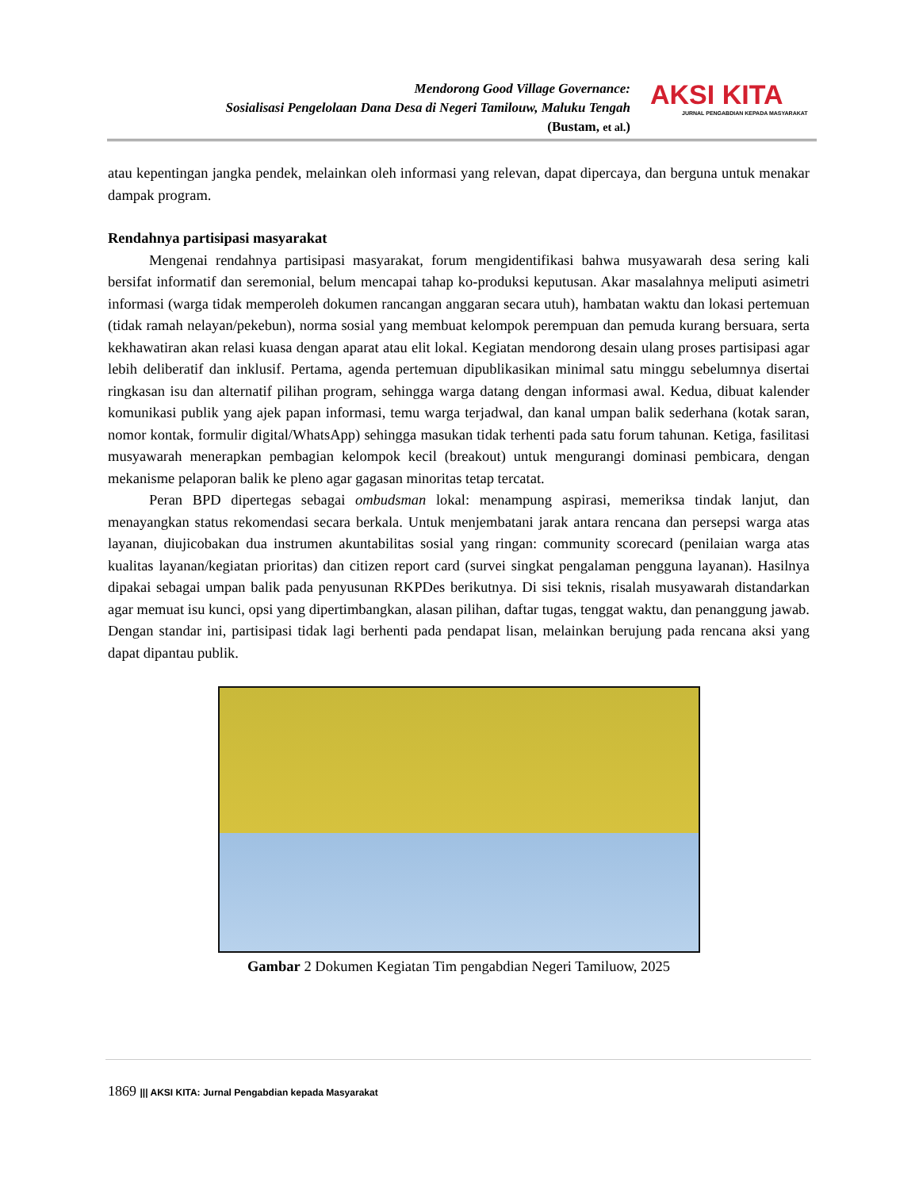Mendorong Good Village Governance:
Sosialisasi Pengelolaan Dana Desa di Negeri Tamilouw, Maluku Tengah
(Bustam, et al.)
AKSI KITA
JURNAL PENGABDIAN KEPADA MASYARAKAT
atau kepentingan jangka pendek, melainkan oleh informasi yang relevan, dapat dipercaya, dan berguna untuk menakar dampak program.
Rendahnya partisipasi masyarakat
Mengenai rendahnya partisipasi masyarakat, forum mengidentifikasi bahwa musyawarah desa sering kali bersifat informatif dan seremonial, belum mencapai tahap ko-produksi keputusan. Akar masalahnya meliputi asimetri informasi (warga tidak memperoleh dokumen rancangan anggaran secara utuh), hambatan waktu dan lokasi pertemuan (tidak ramah nelayan/pekebun), norma sosial yang membuat kelompok perempuan dan pemuda kurang bersuara, serta kekhawatiran akan relasi kuasa dengan aparat atau elit lokal. Kegiatan mendorong desain ulang proses partisipasi agar lebih deliberatif dan inklusif. Pertama, agenda pertemuan dipublikasikan minimal satu minggu sebelumnya disertai ringkasan isu dan alternatif pilihan program, sehingga warga datang dengan informasi awal. Kedua, dibuat kalender komunikasi publik yang ajek papan informasi, temu warga terjadwal, dan kanal umpan balik sederhana (kotak saran, nomor kontak, formulir digital/WhatsApp) sehingga masukan tidak terhenti pada satu forum tahunan. Ketiga, fasilitasi musyawarah menerapkan pembagian kelompok kecil (breakout) untuk mengurangi dominasi pembicara, dengan mekanisme pelaporan balik ke pleno agar gagasan minoritas tetap tercatat.
Peran BPD dipertegas sebagai ombudsman lokal: menampung aspirasi, memeriksa tindak lanjut, dan menayangkan status rekomendasi secara berkala. Untuk menjembatani jarak antara rencana dan persepsi warga atas layanan, diujicobakan dua instrumen akuntabilitas sosial yang ringan: community scorecard (penilaian warga atas kualitas layanan/kegiatan prioritas) dan citizen report card (survei singkat pengalaman pengguna layanan). Hasilnya dipakai sebagai umpan balik pada penyusunan RKPDes berikutnya. Di sisi teknis, risalah musyawarah distandarkan agar memuat isu kunci, opsi yang dipertimbangkan, alasan pilihan, daftar tugas, tenggat waktu, dan penanggung jawab. Dengan standar ini, partisipasi tidak lagi berhenti pada pendapat lisan, melainkan berujung pada rencana aksi yang dapat dipantau publik.
Gambar 2 Dokumen Kegiatan Tim pengabdian Negeri Tamiluow, 2025
1869 ||| AKSI KITA: Jurnal Pengabdian kepada Masyarakat